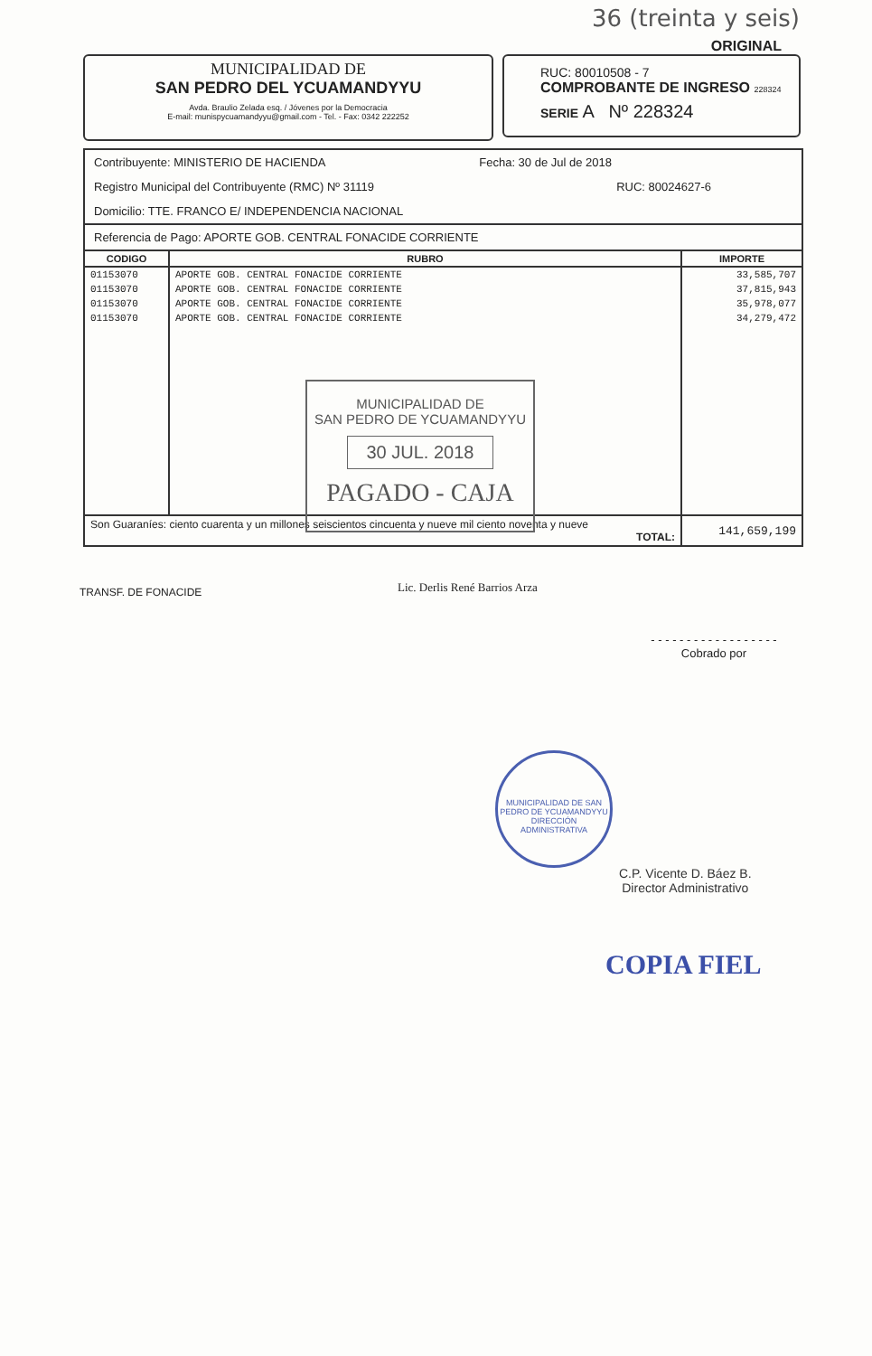36 (treinta y seis)
ORIGINAL
MUNICIPALIDAD DE
SAN PEDRO DEL YCUAMANDYYU
Avda. Braulio Zelada esq. / Jóvenes por la Democracia
E-mail: munispycuamandyyu@gmail.com - Tel. - Fax: 0342 222252
RUC: 80010508 - 7
COMPROBANTE DE INGRESO 228324
SERIE A Nº 228324
Contribuyente: MINISTERIO DE HACIENDA Fecha: 30 de Jul de 2018
Registro Municipal del Contribuyente (RMC) Nº 31119 RUC: 80024627-6
Domicilio: TTE. FRANCO E/ INDEPENDENCIA NACIONAL
Referencia de Pago: APORTE GOB. CENTRAL FONACIDE CORRIENTE
| CODIGO | RUBRO | IMPORTE |
| --- | --- | --- |
| 01153070 | APORTE GOB. CENTRAL FONACIDE CORRIENTE | 33,585,707 |
| 01153070 | APORTE GOB. CENTRAL FONACIDE CORRIENTE | 37,815,943 |
| 01153070 | APORTE GOB. CENTRAL FONACIDE CORRIENTE | 35,978,077 |
| 01153070 | APORTE GOB. CENTRAL FONACIDE CORRIENTE | 34,279,472 |
| Son Guaraníes: ciento cuarenta y un millones seiscientos cincuenta y nueve mil ciento noventa y nueve TOTAL: | | 141,659,199 |
MUNICIPALIDAD DE
SAN PEDRO DE YCUAMANDYYU
30 JUL. 2018
PAGADO - CAJA
TRANSF. DE FONACIDE Lic. Derlis René Barrios Arza
- - - - - - - - - - - - - - - - - -
Cobrado por
MUNICIPALIDAD DE SAN PEDRO DE YCUAMANDYYU
DIRECCIÓN ADMINISTRATIVA
C.P. Vicente D. Báez B.
Director Administrativo
COPIA FIEL